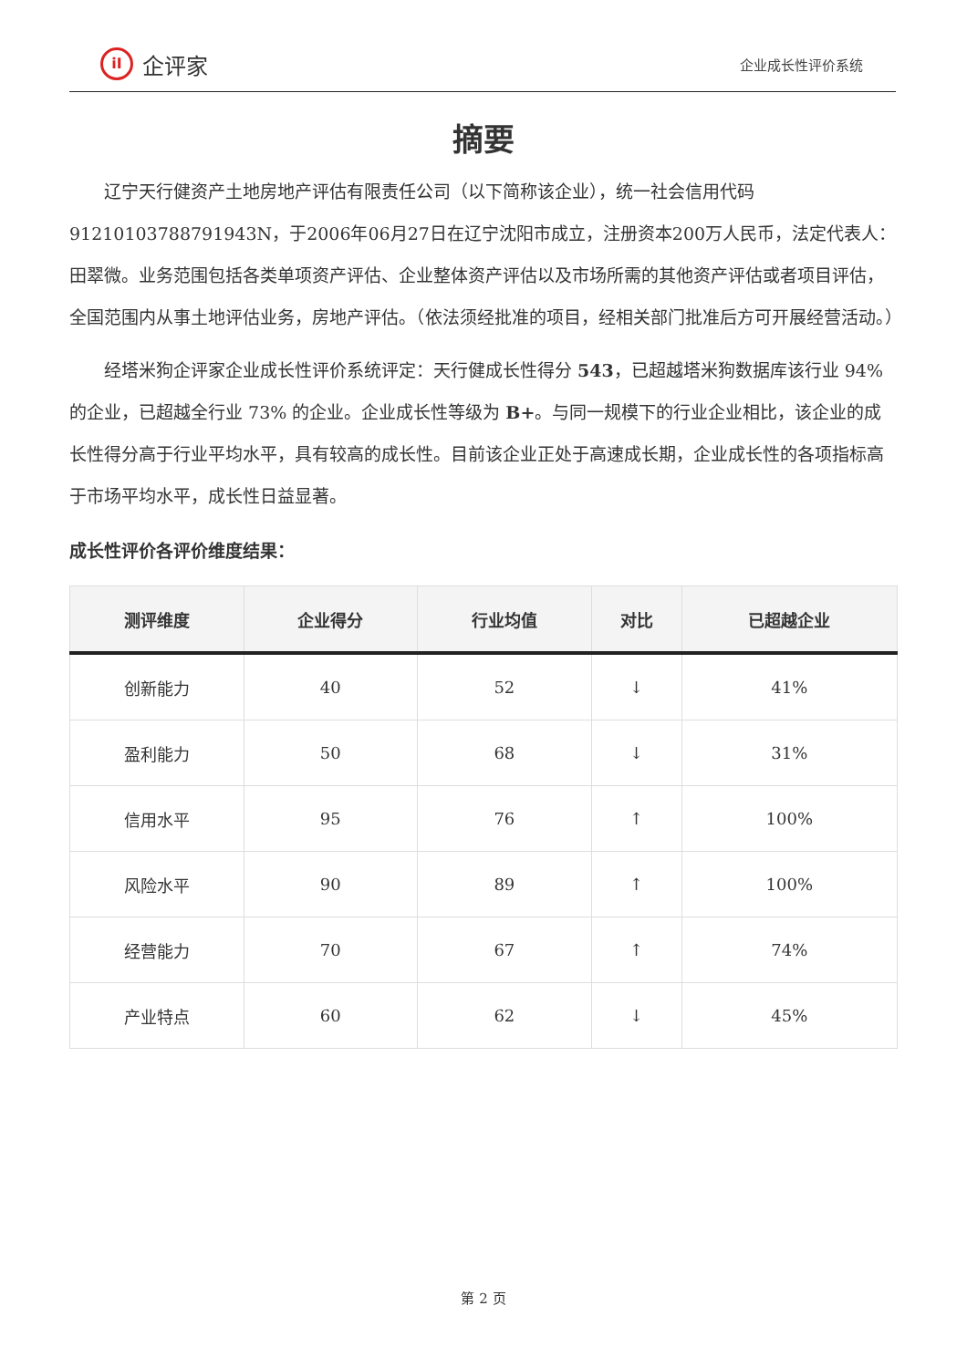iI
企评家
企业成长性评价系统
摘要
辽宁天行健资产土地房地产评估有限责任公司（以下简称该企业），统一社会信用代码91210103788791943N，于2006年06月27日在辽宁沈阳市成立，注册资本200万人民币，法定代表人：田翠微。业务范围包括各类单项资产评估、企业整体资产评估以及市场所需的其他资产评估或者项目评估，全国范围内从事土地评估业务，房地产评估。（依法须经批准的项目，经相关部门批准后方可开展经营活动。）
经塔米狗企评家企业成长性评价系统评定：天行健成长性得分 543，已超越塔米狗数据库该行业 94% 的企业，已超越全行业 73% 的企业。企业成长性等级为 B+。与同一规模下的行业企业相比，该企业的成长性得分高于行业平均水平，具有较高的成长性。目前该企业正处于高速成长期，企业成长性的各项指标高于市场平均水平，成长性日益显著。
成长性评价各评价维度结果：
| 测评维度 | 企业得分 | 行业均值 | 对比 | 已超越企业 |
| --- | --- | --- | --- | --- |
| 创新能力 | 40 | 52 | ↓ | 41% |
| 盈利能力 | 50 | 68 | ↓ | 31% |
| 信用水平 | 95 | 76 | ↑ | 100% |
| 风险水平 | 90 | 89 | ↑ | 100% |
| 经营能力 | 70 | 67 | ↑ | 74% |
| 产业特点 | 60 | 62 | ↓ | 45% |
第 2 页